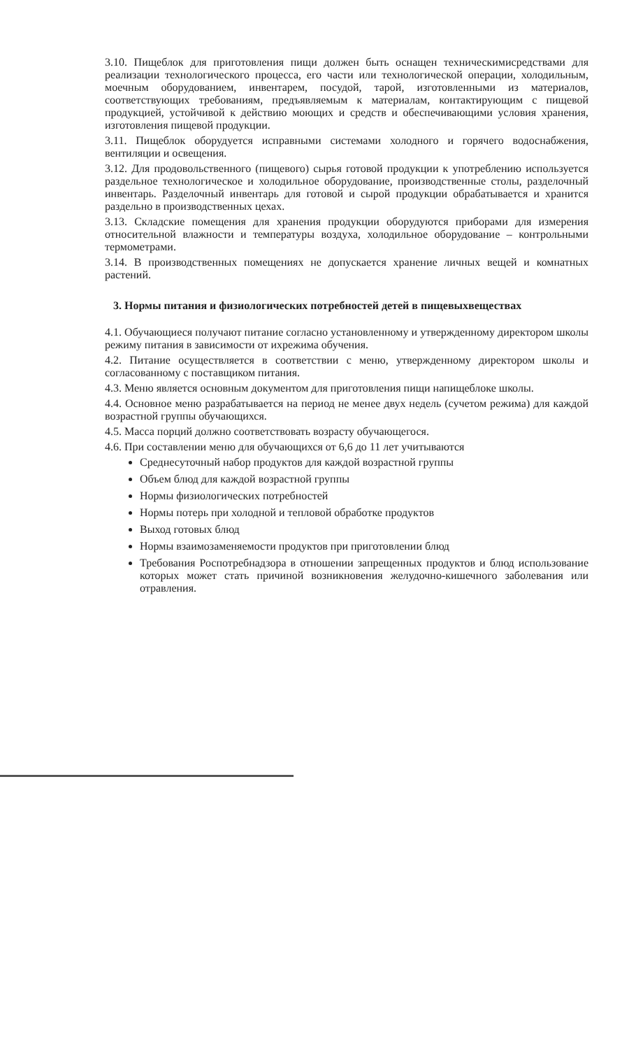3.10. Пищеблок для приготовления пищи должен быть оснащен техническимисредствами для реализации технологического процесса, его части или технологической операции, холодильным, моечным оборудованием, инвентарем, посудой, тарой, изготовленными из материалов, соответствующих требованиям, предъявляемым к материалам, контактирующим с пищевой продукцией, устойчивой к действию моющих и средств и обеспечивающими условия хранения, изготовления пищевой продукции.
3.11. Пищеблок оборудуется исправными системами холодного и горячего водоснабжения, вентиляции и освещения.
3.12. Для продовольственного (пищевого) сырья готовой продукции к употреблению используется раздельное технологическое и холодильное оборудование, производственные столы, разделочный инвентарь. Разделочный инвентарь для готовой и сырой продукции обрабатывается и хранится раздельно в производственных цехах.
3.13. Складские помещения для хранения продукции оборудуются приборами для измерения относительной влажности и температуры воздуха, холодильное оборудование – контрольными термометрами.
3.14. В производственных помещениях не допускается хранение личных вещей и комнатных растений.
3. Нормы питания и физиологических потребностей детей в пищевыхвеществах
4.1. Обучающиеся получают питание согласно установленному и утвержденному директором школы режиму питания в зависимости от ихрежима обучения.
4.2. Питание осуществляется в соответствии с меню, утвержденному директором школы и согласованному с поставщиком питания.
4.3. Меню является основным документом для приготовления пищи напищеблоке школы.
4.4. Основное меню разрабатывается на период не менее двух недель (сучетом режима) для каждой возрастной группы обучающихся.
4.5. Масса порций должно соответствовать возрасту обучающегося.
4.6. При составлении меню для обучающихся от 6,6 до 11 лет учитываются
Среднесуточный набор продуктов для каждой возрастной группы
Объем блюд для каждой возрастной группы
Нормы физиологических потребностей
Нормы потерь при холодной и тепловой обработке продуктов
Выход готовых блюд
Нормы взаимозаменяемости продуктов при приготовлении блюд
Требования Роспотребнадзора в отношении запрещенных продуктов и блюд использование которых может стать причиной возникновения желудочно-кишечного заболевания или отравления.